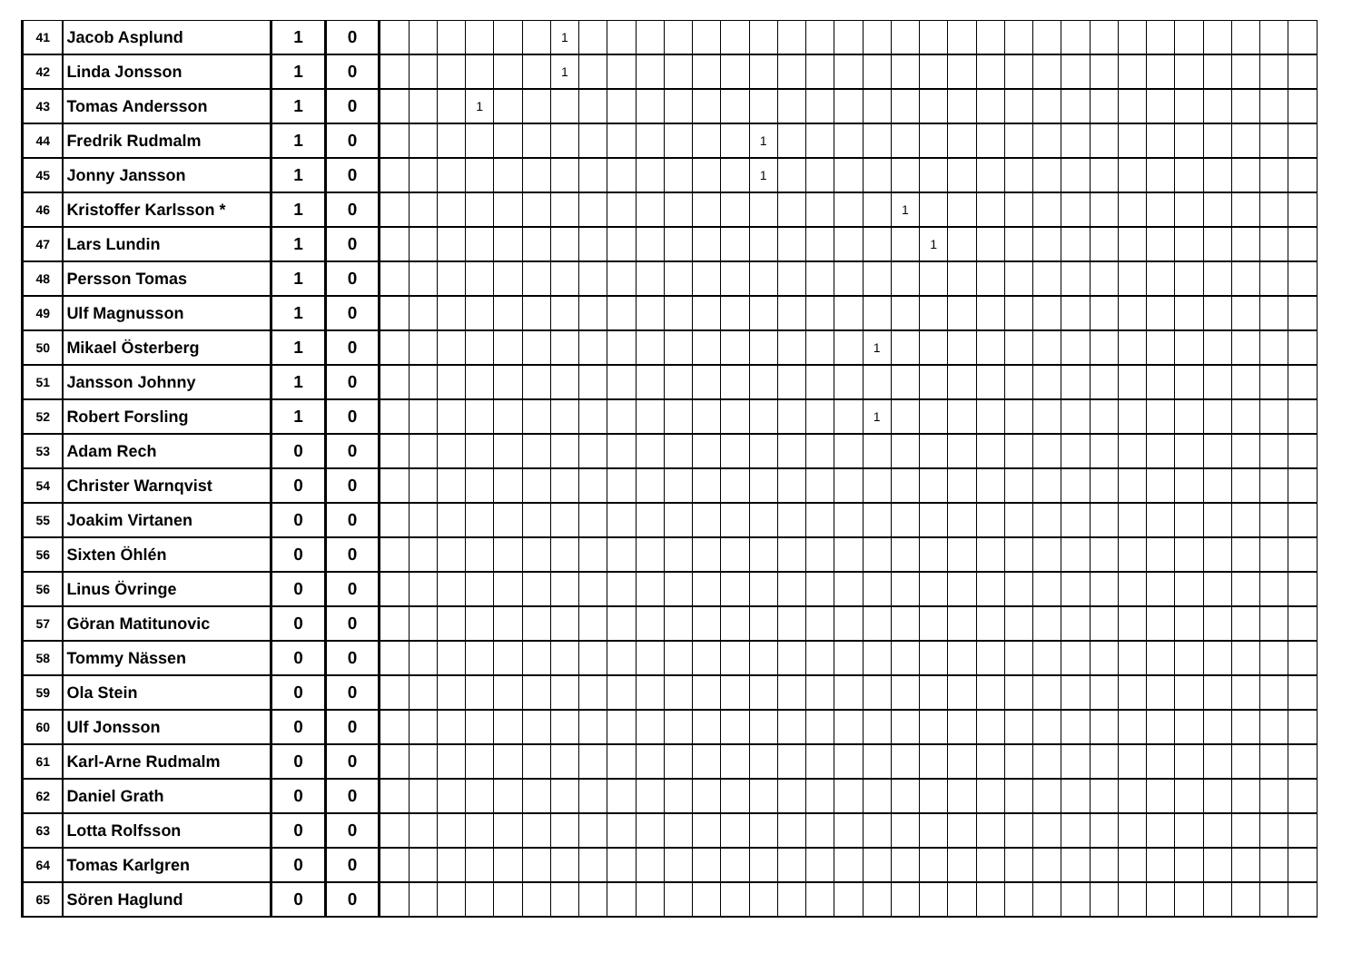| 41 | Jacob Asplund | 1 | 0 | | | | | | | 1 | | | | | | | | | | | | | | | | | | | | | | | | | | |
| 42 | Linda Jonsson | 1 | 0 | | | | | | | 1 | | | | | | | | | | | | | | | | | | | | | | | | | | |
| 43 | Tomas Andersson | 1 | 0 | | | | 1 | | | | | | | | | | | | | | | | | | | | | | | | | | | | | |
| 44 | Fredrik Rudmalm | 1 | 0 | | | | | | | | | | | | | | 1 | | | | | | | | | | | | | | | | | | | |
| 45 | Jonny Jansson | 1 | 0 | | | | | | | | | | | | | | 1 | | | | | | | | | | | | | | | | | | | |
| 46 | Kristoffer Karlsson * | 1 | 0 | | | | | | | | | | | | | | | | | | | 1 | | | | | | | | | | | | | | |
| 47 | Lars Lundin | 1 | 0 | | | | | | | | | | | | | | | | | | | | 1 | | | | | | | | | | | | | |
| 48 | Persson Tomas | 1 | 0 | | | | | | | | | | | | | | | | | | | | | | | | | | | | | | | | | |
| 49 | Ulf Magnusson | 1 | 0 | | | | | | | | | | | | | | | | | | | | | | | | | | | | | | | | | |
| 50 | Mikael Österberg | 1 | 0 | | | | | | | | | | | | | | | | | | 1 | | | | | | | | | | | | | | | |
| 51 | Jansson Johnny | 1 | 0 | | | | | | | | | | | | | | | | | | | | | | | | | | | | | | | | | |
| 52 | Robert Forsling | 1 | 0 | | | | | | | | | | | | | | | | | | 1 | | | | | | | | | | | | | | | |
| 53 | Adam Rech | 0 | 0 | | | | | | | | | | | | | | | | | | | | | | | | | | | | | | | | | |
| 54 | Christer Warnqvist | 0 | 0 | | | | | | | | | | | | | | | | | | | | | | | | | | | | | | | | | |
| 55 | Joakim Virtanen | 0 | 0 | | | | | | | | | | | | | | | | | | | | | | | | | | | | | | | | | |
| 56 | Sixten Öhlén | 0 | 0 | | | | | | | | | | | | | | | | | | | | | | | | | | | | | | | | | |
| 56 | Linus Övringe | 0 | 0 | | | | | | | | | | | | | | | | | | | | | | | | | | | | | | | | | |
| 57 | Göran Matitunovic | 0 | 0 | | | | | | | | | | | | | | | | | | | | | | | | | | | | | | | | | |
| 58 | Tommy Nässen | 0 | 0 | | | | | | | | | | | | | | | | | | | | | | | | | | | | | | | | | |
| 59 | Ola Stein | 0 | 0 | | | | | | | | | | | | | | | | | | | | | | | | | | | | | | | | | |
| 60 | Ulf Jonsson | 0 | 0 | | | | | | | | | | | | | | | | | | | | | | | | | | | | | | | | | |
| 61 | Karl-Arne Rudmalm | 0 | 0 | | | | | | | | | | | | | | | | | | | | | | | | | | | | | | | | | |
| 62 | Daniel Grath | 0 | 0 | | | | | | | | | | | | | | | | | | | | | | | | | | | | | | | | | |
| 63 | Lotta Rolfsson | 0 | 0 | | | | | | | | | | | | | | | | | | | | | | | | | | | | | | | | | |
| 64 | Tomas Karlgren | 0 | 0 | | | | | | | | | | | | | | | | | | | | | | | | | | | | | | | | | |
| 65 | Sören Haglund | 0 | 0 | | | | | | | | | | | | | | | | | | | | | | | | | | | | | | | | | |